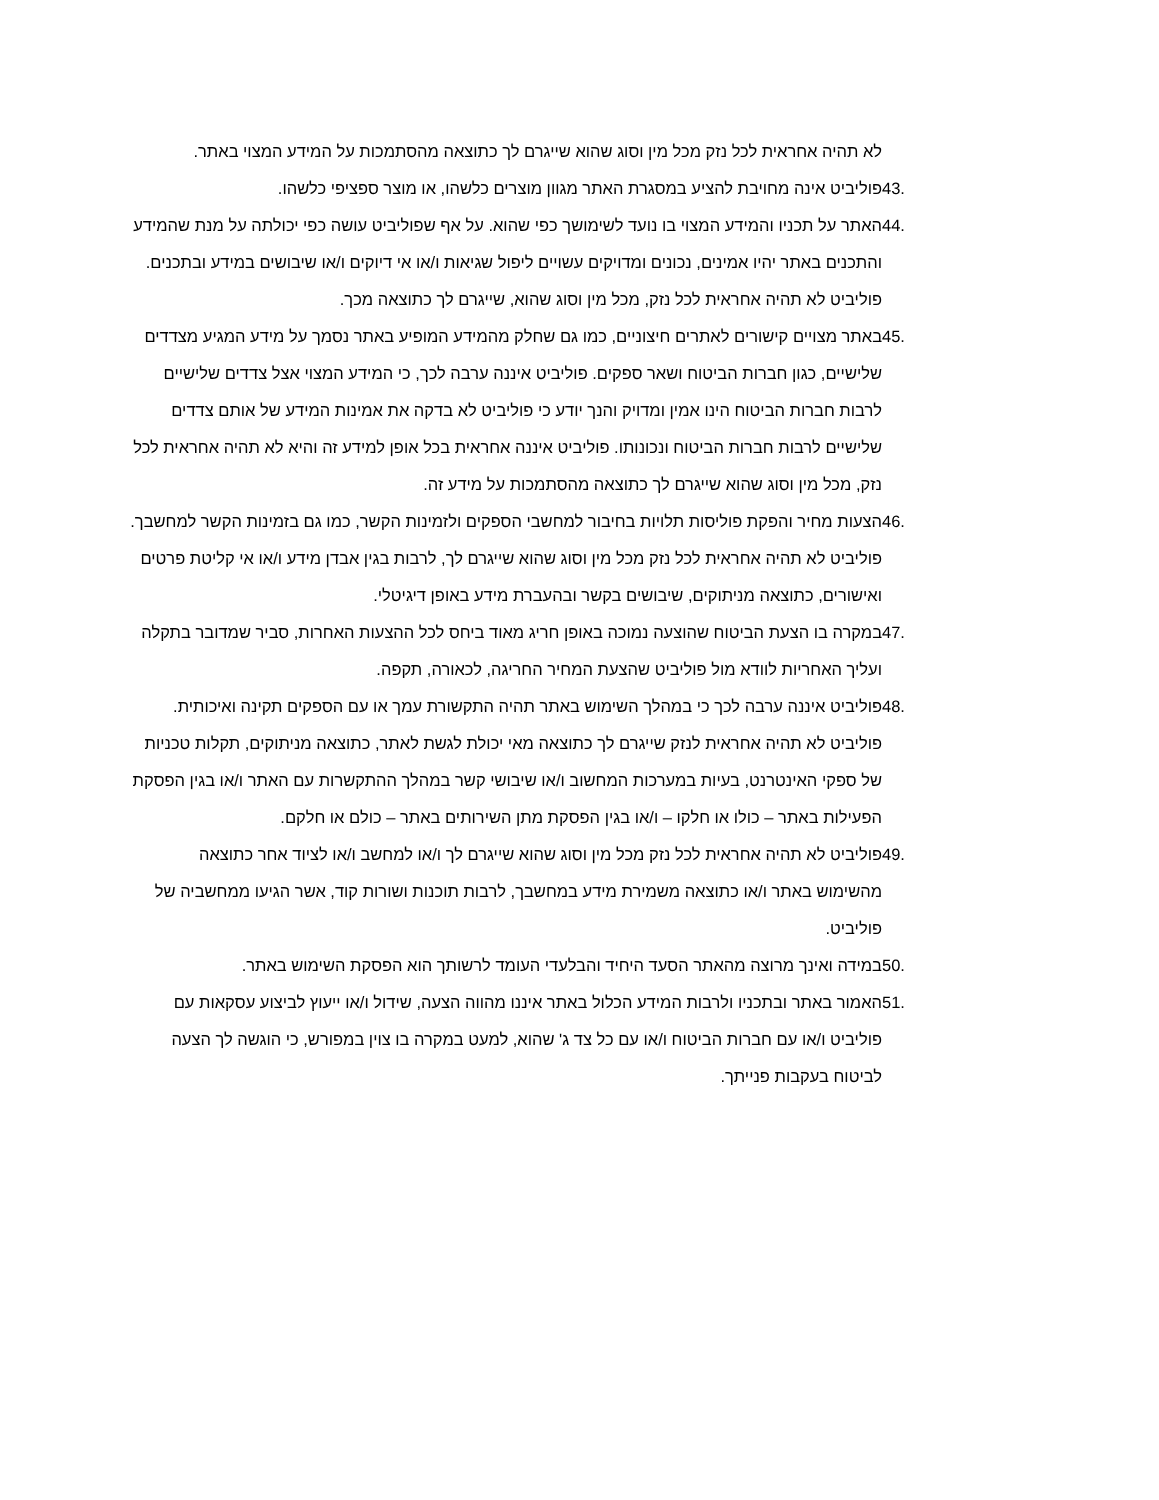לא תהיה אחראית לכל נזק מכל מין וסוג שהוא שייגרם לך כתוצאה מהסתמכות על המידע המצוי באתר.
43. פוליביט אינה מחויבת להציע במסגרת האתר מגוון מוצרים כלשהו, או מוצר ספציפי כלשהו.
44. האתר על תכניו והמידע המצוי בו נועד לשימושך כפי שהוא. על אף שפוליביט עושה כפי יכולתה על מנת שהמידע והתכנים באתר יהיו אמינים, נכונים ומדויקים עשויים ליפול שגיאות ו/או אי דיוקים ו/או שיבושים במידע ובתכנים. פוליביט לא תהיה אחראית לכל נזק, מכל מין וסוג שהוא, שייגרם לך כתוצאה מכך.
45. באתר מצויים קישורים לאתרים חיצוניים, כמו גם שחלק מהמידע המופיע באתר נסמך על מידע המגיע מצדדים שלישיים, כגון חברות הביטוח ושאר ספקים. פוליביט איננה ערבה לכך, כי המידע המצוי אצל צדדים שלישיים לרבות חברות הביטוח הינו אמין ומדויק והנך יודע כי פוליביט לא בדקה את אמינות המידע של אותם צדדים שלישיים לרבות חברות הביטוח ונכונותו. פוליביט איננה אחראית בכל אופן למידע זה והיא לא תהיה אחראית לכל נזק, מכל מין וסוג שהוא שייגרם לך כתוצאה מהסתמכות על מידע זה.
46. הצעות מחיר והפקת פוליסות תלויות בחיבור למחשבי הספקים ולזמינות הקשר, כמו גם בזמינות הקשר למחשבך. פוליביט לא תהיה אחראית לכל נזק מכל מין וסוג שהוא שייגרם לך, לרבות בגין אבדן מידע ו/או אי קליטת פרטים ואישורים, כתוצאה מניתוקים, שיבושים בקשר ובהעברת מידע באופן דיגיטלי.
47. במקרה בו הצעת הביטוח שהוצעה נמוכה באופן חריג מאוד ביחס לכל ההצעות האחרות, סביר שמדובר בתקלה ועליך האחריות לוודא מול פוליביט שהצעת המחיר החריגה, לכאורה, תקפה.
48. פוליביט איננה ערבה לכך כי במהלך השימוש באתר תהיה התקשורת עמך או עם הספקים תקינה ואיכותית. פוליביט לא תהיה אחראית לנזק שייגרם לך כתוצאה מאי יכולת לגשת לאתר, כתוצאה מניתוקים, תקלות טכניות של ספקי האינטרנט, בעיות במערכות המחשוב ו/או שיבושי קשר במהלך ההתקשרות עם האתר ו/או בגין הפסקת הפעילות באתר – כולו או חלקו – ו/או בגין הפסקת מתן השירותים באתר – כולם או חלקם.
49. פוליביט לא תהיה אחראית לכל נזק מכל מין וסוג שהוא שייגרם לך ו/או למחשב ו/או לציוד אחר כתוצאה מהשימוש באתר ו/או כתוצאה משמירת מידע במחשבך, לרבות תוכנות ושורות קוד, אשר הגיעו ממחשביה של פוליביט.
50. במידה ואינך מרוצה מהאתר הסעד היחיד והבלעדי העומד לרשותך הוא הפסקת השימוש באתר.
51. האמור באתר ובתכניו ולרבות המידע הכלול באתר איננו מהווה הצעה, שידול ו/או ייעוץ לביצוע עסקאות עם פוליביט ו/או עם חברות הביטוח ו/או עם כל צד ג' שהוא, למעט במקרה בו צוין במפורש, כי הוגשה לך הצעה לביטוח בעקבות פנייתך.